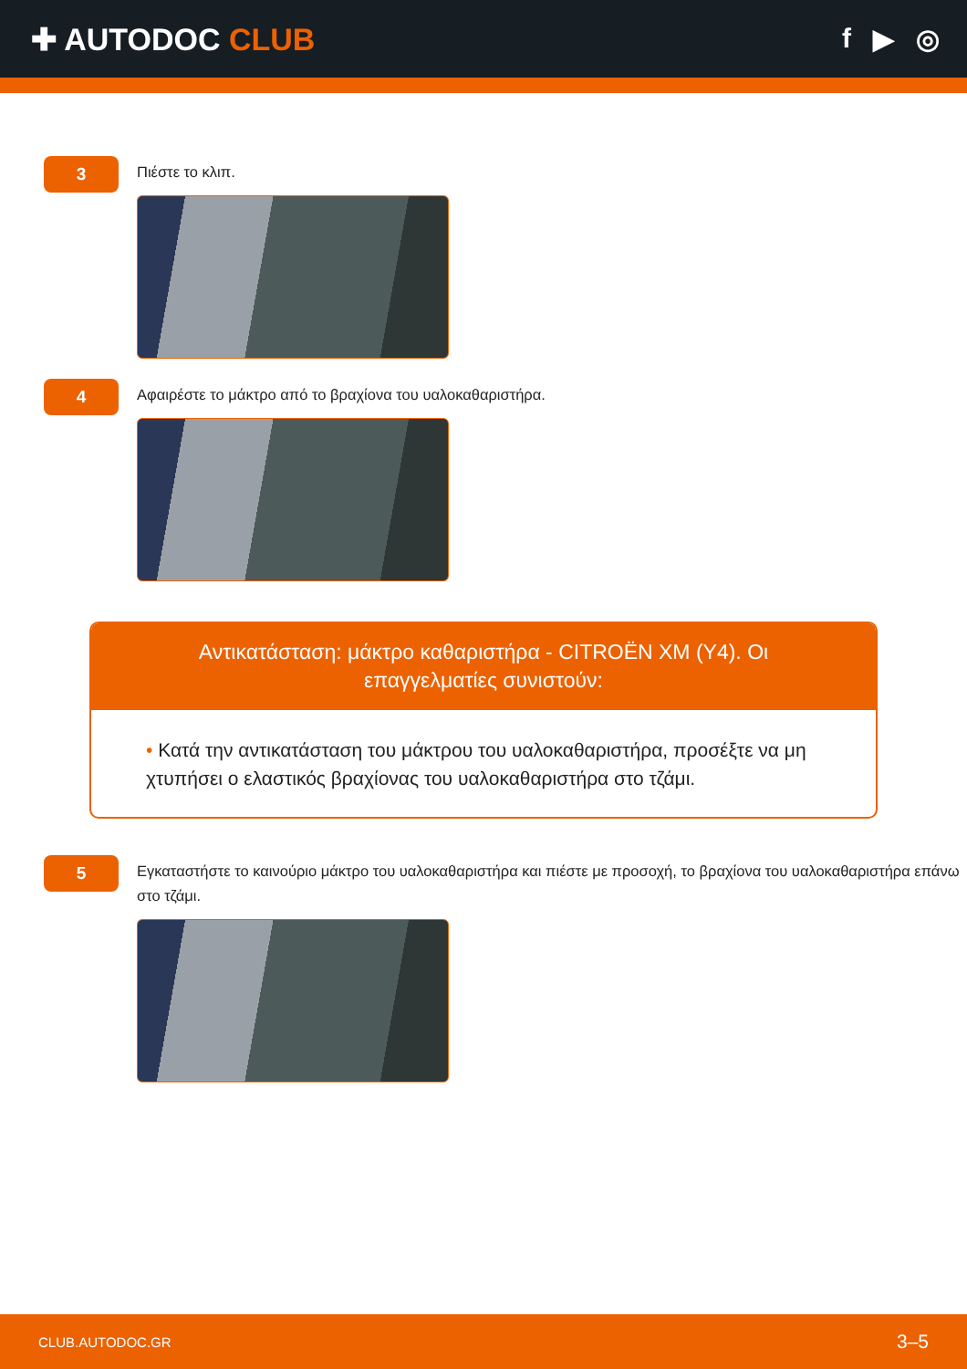✚ AUTODOC CLUB f ▶ ◎
3
Πιέστε το κλιπ.
4
Αφαιρέστε το μάκτρο από το βραχίονα του υαλοκαθαριστήρα.
Αντικατάσταση: μάκτρο καθαριστήρα - CITROËN XM (Y4). Οι επαγγελματίες συνιστούν:
• Κατά την αντικατάσταση του μάκτρου του υαλοκαθαριστήρα, προσέξτε να μη χτυπήσει ο ελαστικός βραχίονας του υαλοκαθαριστήρα στο τζάμι.
5
Εγκαταστήστε το καινούριο μάκτρο του υαλοκαθαριστήρα και πιέστε με προσοχή, το βραχίονα του υαλοκαθαριστήρα επάνω στο τζάμι.
CLUB.AUTODOC.GR 3–5